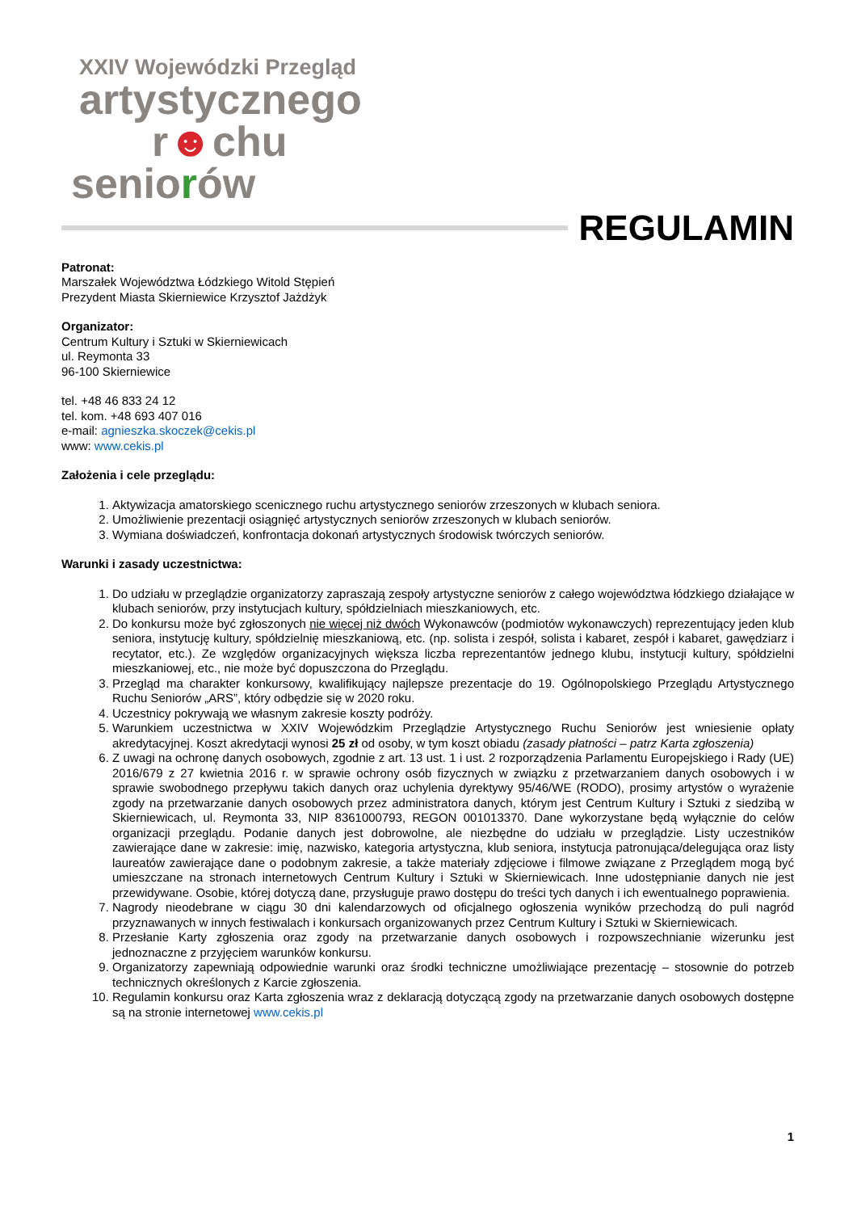XXIV Wojewódzki Przegląd
artystycznego
r☻chu
seniorów
REGULAMIN
Patronat:
Marszałek Województwa Łódzkiego Witold Stępień
Prezydent Miasta Skierniewice Krzysztof Jażdżyk
Organizator:
Centrum Kultury i Sztuki w Skierniewicach
ul. Reymonta 33
96-100 Skierniewice
tel. +48 46 833 24 12
tel. kom. +48 693 407 016
e-mail: agnieszka.skoczek@cekis.pl
www: www.cekis.pl
Założenia i cele przeglądu:
1. Aktywizacja amatorskiego scenicznego ruchu artystycznego seniorów zrzeszonych w klubach seniora.
2. Umożliwienie prezentacji osiągnięć artystycznych seniorów zrzeszonych w klubach seniorów.
3. Wymiana doświadczeń, konfrontacja dokonań artystycznych środowisk twórczych seniorów.
Warunki i zasady uczestnictwa:
1. Do udziału w przeglądzie organizatorzy zapraszają zespoły artystyczne seniorów z całego województwa łódzkiego działające w klubach seniorów, przy instytucjach kultury, spółdzielniach mieszkaniowych, etc.
2. Do konkursu może być zgłoszonych nie więcej niż dwóch Wykonawców (podmiotów wykonawczych) reprezentujący jeden klub seniora, instytucję kultury, spółdzielnię mieszkaniową, etc. (np. solista i zespół, solista i kabaret, zespół i kabaret, gawędziarz i recytator, etc.). Ze względów organizacyjnych większa liczba reprezentantów jednego klubu, instytucji kultury, spółdzielni mieszkaniowej, etc., nie może być dopuszczona do Przeglądu.
3. Przegląd ma charakter konkursowy, kwalifikujący najlepsze prezentacje do 19. Ogólnopolskiego Przeglądu Artystycznego Ruchu Seniorów „ARS”, który odbędzie się w 2020 roku.
4. Uczestnicy pokrywają we własnym zakresie koszty podróży.
5. Warunkiem uczestnictwa w XXIV Wojewódzkim Przeglądzie Artystycznego Ruchu Seniorów jest wniesienie opłaty akredytacyjnej. Koszt akredytacji wynosi 25 zł od osoby, w tym koszt obiadu (zasady płatności – patrz Karta zgłoszenia)
6. Z uwagi na ochronę danych osobowych, zgodnie z art. 13 ust. 1 i ust. 2 rozporządzenia Parlamentu Europejskiego i Rady (UE) 2016/679 z 27 kwietnia 2016 r. w sprawie ochrony osób fizycznych w związku z przetwarzaniem danych osobowych i w sprawie swobodnego przepływu takich danych oraz uchylenia dyrektywy 95/46/WE (RODO), prosimy artystów o wyrażenie zgody na przetwarzanie danych osobowych przez administratora danych, którym jest Centrum Kultury i Sztuki z siedzibą w Skierniewicach, ul. Reymonta 33, NIP 8361000793, REGON 001013370. Dane wykorzystane będą wyłącznie do celów organizacji przeglądu. Podanie danych jest dobrowolne, ale niezbędne do udziału w przeglądzie. Listy uczestników zawierające dane w zakresie: imię, nazwisko, kategoria artystyczna, klub seniora, instytucja patronująca/delegująca oraz listy laureatów zawierające dane o podobnym zakresie, a także materiały zdjęciowe i filmowe związane z Przeglądem mogą być umieszczane na stronach internetowych Centrum Kultury i Sztuki w Skierniewicach. Inne udostępnianie danych nie jest przewidywane. Osobie, której dotyczą dane, przysługuje prawo dostępu do treści tych danych i ich ewentualnego poprawienia.
7. Nagrody nieodebrane w ciągu 30 dni kalendarzowych od oficjalnego ogłoszenia wyników przechodzą do puli nagród przyznawanych w innych festiwalach i konkursach organizowanych przez Centrum Kultury i Sztuki w Skierniewicach.
8. Przesłanie Karty zgłoszenia oraz zgody na przetwarzanie danych osobowych i rozpowszechnianie wizerunku jest jednoznaczne z przyjęciem warunków konkursu.
9. Organizatorzy zapewniają odpowiednie warunki oraz środki techniczne umożliwiające prezentację – stosownie do potrzeb technicznych określonych z Karcie zgłoszenia.
10. Regulamin konkursu oraz Karta zgłoszenia wraz z deklaracją dotyczącą zgody na przetwarzanie danych osobowych dostępne są na stronie internetowej www.cekis.pl
1